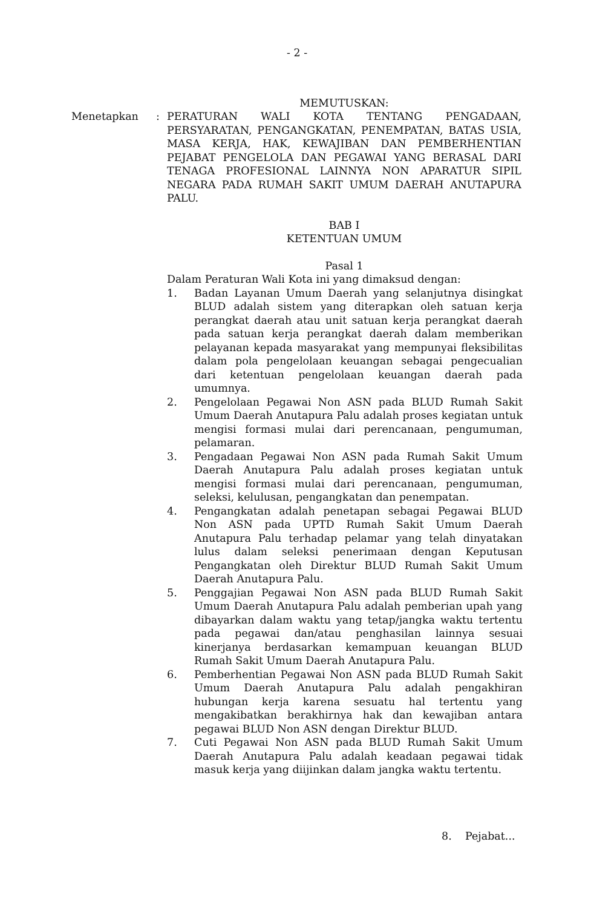- 2 -
MEMUTUSKAN:
Menetapkan : PERATURAN WALI KOTA TENTANG PENGADAAN, PERSYARATAN, PENGANGKATAN, PENEMPATAN, BATAS USIA, MASA KERJA, HAK, KEWAJIBAN DAN PEMBERHENTIAN PEJABAT PENGELOLA DAN PEGAWAI YANG BERASAL DARI TENAGA PROFESIONAL LAINNYA NON APARATUR SIPIL NEGARA PADA RUMAH SAKIT UMUM DAERAH ANUTAPURA PALU.
BAB I
KETENTUAN UMUM
Pasal 1
Dalam Peraturan Wali Kota ini yang dimaksud dengan:
1. Badan Layanan Umum Daerah yang selanjutnya disingkat BLUD adalah sistem yang diterapkan oleh satuan kerja perangkat daerah atau unit satuan kerja perangkat daerah pada satuan kerja perangkat daerah dalam memberikan pelayanan kepada masyarakat yang mempunyai fleksibilitas dalam pola pengelolaan keuangan sebagai pengecualian dari ketentuan pengelolaan keuangan daerah pada umumnya.
2. Pengelolaan Pegawai Non ASN pada BLUD Rumah Sakit Umum Daerah Anutapura Palu adalah proses kegiatan untuk mengisi formasi mulai dari perencanaan, pengumuman, pelamaran.
3. Pengadaan Pegawai Non ASN pada Rumah Sakit Umum Daerah Anutapura Palu adalah proses kegiatan untuk mengisi formasi mulai dari perencanaan, pengumuman, seleksi, kelulusan, pengangkatan dan penempatan.
4. Pengangkatan adalah penetapan sebagai Pegawai BLUD Non ASN pada UPTD Rumah Sakit Umum Daerah Anutapura Palu terhadap pelamar yang telah dinyatakan lulus dalam seleksi penerimaan dengan Keputusan Pengangkatan oleh Direktur BLUD Rumah Sakit Umum Daerah Anutapura Palu.
5. Penggajian Pegawai Non ASN pada BLUD Rumah Sakit Umum Daerah Anutapura Palu adalah pemberian upah yang dibayarkan dalam waktu yang tetap/jangka waktu tertentu pada pegawai dan/atau penghasilan lainnya sesuai kinerjanya berdasarkan kemampuan keuangan BLUD Rumah Sakit Umum Daerah Anutapura Palu.
6. Pemberhentian Pegawai Non ASN pada BLUD Rumah Sakit Umum Daerah Anutapura Palu adalah pengakhiran hubungan kerja karena sesuatu hal tertentu yang mengakibatkan berakhirnya hak dan kewajiban antara pegawai BLUD Non ASN dengan Direktur BLUD.
7. Cuti Pegawai Non ASN pada BLUD Rumah Sakit Umum Daerah Anutapura Palu adalah keadaan pegawai tidak masuk kerja yang diijinkan dalam jangka waktu tertentu.
8. Pejabat...